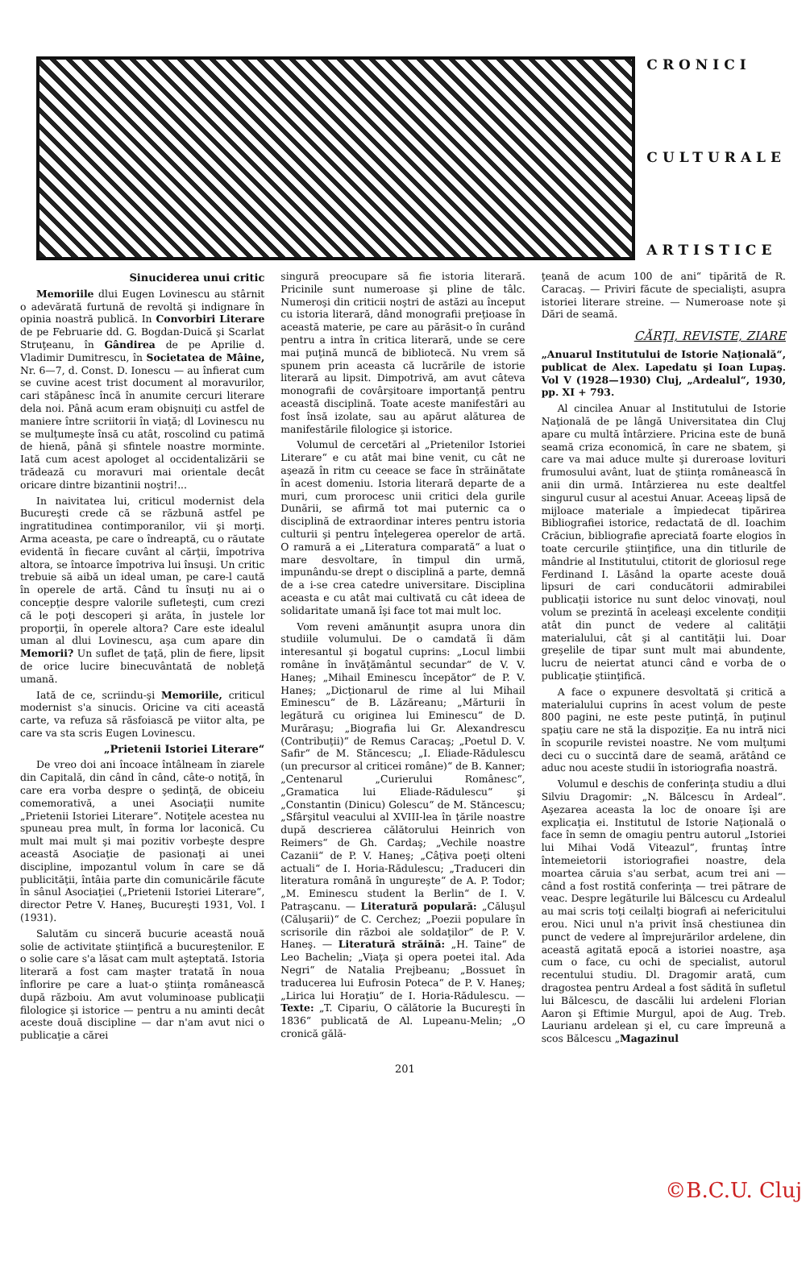CRONICI
CULTURALE
ARTISTICE
Sinuciderea unui critic
Memoriile dlui Eugen Lovinescu au stârnit o adevărată furtună de revoltă şi indignare în opinia noastră publică. In Convorbiri Literare de pe Februarie dd. G. Bogdan-Duică şi Scarlat Struţeanu, în Gândirea de pe Aprilie d. Vladimir Dumitrescu, în Societatea de Mâine, Nr. 6—7, d. Const. D. Ionescu — au înfierat cum se cuvine acest trist document al moravurilor, cari stăpânesc încă în anumite cercuri literare dela noi. Până acum eram obişnuiţi cu astfel de maniere între scriitorii în viaţă; dl Lovinescu nu se mulţumeşte însă cu atât, roscolind cu patimă de hienă, până şi sfintele noastre morminte. Iată cum acest apologet al occidentalizării se trădează cu moravuri mai orientale decât oricare dintre bizantinii noştri!...
In naivitatea lui, criticul modernist dela Bucureşti crede că se răzbună astfel pe ingratitudinea contimporanilor, vii şi morţi. Arma aceasta, pe care o îndreaptă, cu o răutate evidentă în fiecare cuvânt al cărţii, împotriva altora, se întoarce împotriva lui însuşi. Un critic trebuie să aibă un ideal uman, pe care-l caută în operele de artă. Când tu însuţi nu ai o concepţie despre valorile sufleteşti, cum crezi că le poţi descoperi şi arăta, în justele lor proporţii, în operele altora? Care este idealul uman al dlui Lovinescu, aşa cum apare din Memorii? Un suflet de ţaţă, plin de fiere, lipsit de orice lucire binecuvântată de nobleţă umană.
Iată de ce, scriindu-şi Memoriile, criticul modernist s'a sinucis. Oricine va citi această carte, va refuza să răsfoiască pe viitor alta, pe care va sta scris Eugen Lovinescu.
„Prietenii Istoriei Literare“
De vreo doi ani încoace întâlneam în ziarele din Capitală, din când în când, câte-o notiţă, în care era vorba despre o şedinţă, de obiceiu comemorativă, a unei Asociaţii numite „Prietenii Istoriei Literare“. Notiţele acestea nu spuneau prea mult, în forma lor laconică. Cu mult mai mult şi mai pozitiv vorbeşte despre această Asociaţie de pasionaţi ai unei discipline, impozantul volum în care se dă publicităţii, întâia parte din comunicările făcute în sânul Asociaţiei („Prietenii Istoriei Literare“, director Petre V. Haneş, Bucureşti 1931, Vol. I (1931).
Salutăm cu sinceră bucurie această nouă solie de activitate ştiinţifică a bucureştenilor. E o solie care s'a lăsat cam mult aşteptată. Istoria literară a fost cam maşter tratată în noua înflorire pe care a luat-o ştiinţa românească după războiu. Am avut voluminoase publicaţii filologice şi istorice — pentru a nu aminti decât aceste două discipline — dar n'am avut nici o publicaţie a cărei
singură preocupare să fie istoria literară. Pricinile sunt numeroase şi pline de tâlc. Numeroşi din criticii noştri de astăzi au început cu istoria literară, dând monografii preţioase în această materie, pe care au părăsit-o în curând pentru a intra în critica literară, unde se cere mai puţină muncă de bibliotecă. Nu vrem să spunem prin aceasta că lucrările de istorie literară au lipsit. Dimpotrivă, am avut câteva monografii de covârşitoare importanţă pentru această disciplină. Toate aceste manifestări au fost însă izolate, sau au apărut alăturea de manifestările filologice şi istorice.
Volumul de cercetări al „Prietenilor Istoriei Literare“ e cu atât mai bine venit, cu cât ne aşează în ritm cu ceeace se face în străinătate în acest domeniu. Istoria literară departe de a muri, cum prorocesc unii critici dela gurile Dunării, se afirmă tot mai puternic ca o disciplină de extraordinar interes pentru istoria culturii şi pentru înţelegerea operelor de artă. O ramură a ei „Literatura comparată“ a luat o mare desvoltare, în timpul din urmă, impunându-se drept o disciplină a parte, demnă de a i-se crea catedre universitare. Disciplina aceasta e cu atât mai cultivată cu cât ideea de solidaritate umană îşi face tot mai mult loc.
Vom reveni amănunţit asupra unora din studiile volumului. De o camdată îi dăm interesantul şi bogatul cuprins: „Locul limbii române în învăţământul secundar“ de V. V. Haneş; „Mihail Eminescu începător“ de P. V. Haneş; „Dicţionarul de rime al lui Mihail Eminescu“ de B. Lăzăreanu; „Mărturii în legătură cu originea lui Eminescu“ de D. Murăraşu; „Biografia lui Gr. Alexandrescu (Contribuţii)“ de Remus Caracaş; „Poetul D. V. Safir“ de M. Stăncescu; „I. Eliade-Rădulescu (un precursor al criticei române)“ de B. Kanner; „Centenarul „Curierului Românesc“, „Gramatica lui Eliade-Rădulescu“ şi „Constantin (Dinicu) Golescu“ de M. Stăncescu; „Sfârşitul veacului al XVIII-lea în ţările noastre după descrierea călătorului Heinrich von Reimers“ de Gh. Cardaş; „Vechile noastre Cazanii“ de P. V. Haneş; „Câţiva poeţi olteni actuali“ de I. Horia-Rădulescu; „Traduceri din literatura română în ungureşte“ de A. P. Todor; „M. Eminescu student la Berlin“ de I. V. Patraşcanu. — Literatură populară: „Căluşul (Căluşarii)“ de C. Cerchez; „Poezii populare în scrisorile din război ale soldaţilor“ de P. V. Haneş. — Literatură străină: „H. Taine“ de Leo Bachelin; „Viaţa şi opera poetei ital. Ada Negri“ de Natalia Prejbeanu; „Bossuet în traducerea lui Eufrosin Poteca“ de P. V. Haneş; „Lirica lui Horaţiu“ de I. Horia-Rădulescu. — Texte: „T. Cipariu, O călătorie la Bucureşti în 1836“ publicată de Al. Lupeanu-Melin; „O cronică gălă-
ţeană de acum 100 de ani“ tipărită de R. Caracaş. — Priviri făcute de specialişti, asupra istoriei literare streine. — Numeroase note şi Dări de seamă.
CĂRŢI, REVISTE, ZIARE
„Anuarul Institutului de Istorie Naţională“, publicat de Alex. Lapedatu şi Ioan Lupaş. Vol V (1928—1930) Cluj, „Ardealul“, 1930, pp. XI + 793.
Al cincilea Anuar al Institutului de Istorie Naţională de pe lângă Universitatea din Cluj apare cu multă întârziere. Pricina este de bună seamă criza economică, în care ne sbatem, şi care va mai aduce multe şi dureroase lovituri frumosului avânt, luat de ştiinţa românească în anii din urmă. Intârzierea nu este dealtfel singurul cusur al acestui Anuar. Aceeaş lipsă de mijloace materiale a împiedecat tipărirea Bibliografiei istorice, redactată de dl. Ioachim Crăciun, bibliografie apreciată foarte elogios în toate cercurile ştiinţifice, una din titlurile de mândrie al Institutului, ctitorit de gloriosul rege Ferdinand I. Lăsând la oparte aceste două lipsuri de cari conducătorii admirabilei publicaţii istorice nu sunt deloc vinovaţi, noul volum se prezintă în aceleaşi excelente condiţii atât din punct de vedere al calităţii materialului, cât şi al cantităţii lui. Doar greşelile de tipar sunt mult mai abundente, lucru de neiertat atunci când e vorba de o publicaţie ştiinţifică.
A face o expunere desvoltată şi critică a materialului cuprins în acest volum de peste 800 pagini, ne este peste putinţă, în puţinul spaţiu care ne stă la dispoziţie. Ea nu intră nici în scopurile revistei noastre. Ne vom mulţumi deci cu o succintă dare de seamă, arătând ce aduc nou aceste studii în istoriografia noastră.
Volumul e deschis de conferinţa studiu a dlui Silviu Dragomir: „N. Bălcescu în Ardeal“. Aşezarea aceasta la loc de onoare îşi are explicaţia ei. Institutul de Istorie Naţională o face în semn de omagiu pentru autorul „Istoriei lui Mihai Vodă Viteazul“, fruntaş între întemeietorii istoriografiei noastre, dela moartea căruia s'au serbat, acum trei ani — când a fost rostită conferinţa — trei pătrare de veac. Despre legăturile lui Bălcescu cu Ardealul au mai scris toţi ceilalţi biografi ai nefericitului erou. Nici unul n'a privit însă chestiunea din punct de vedere al împrejurărilor ardelene, din această agitată epocă a istoriei noastre, aşa cum o face, cu ochi de specialist, autorul recentului studiu. Dl. Dragomir arată, cum dragostea pentru Ardeal a fost sădită în sufletul lui Bălcescu, de dascălii lui ardeleni Florian Aaron şi Eftimie Murgul, apoi de Aug. Treb. Laurianu ardelean şi el, cu care împreună a scos Bălcescu „Magazinul
201
©B.C.U. Cluj